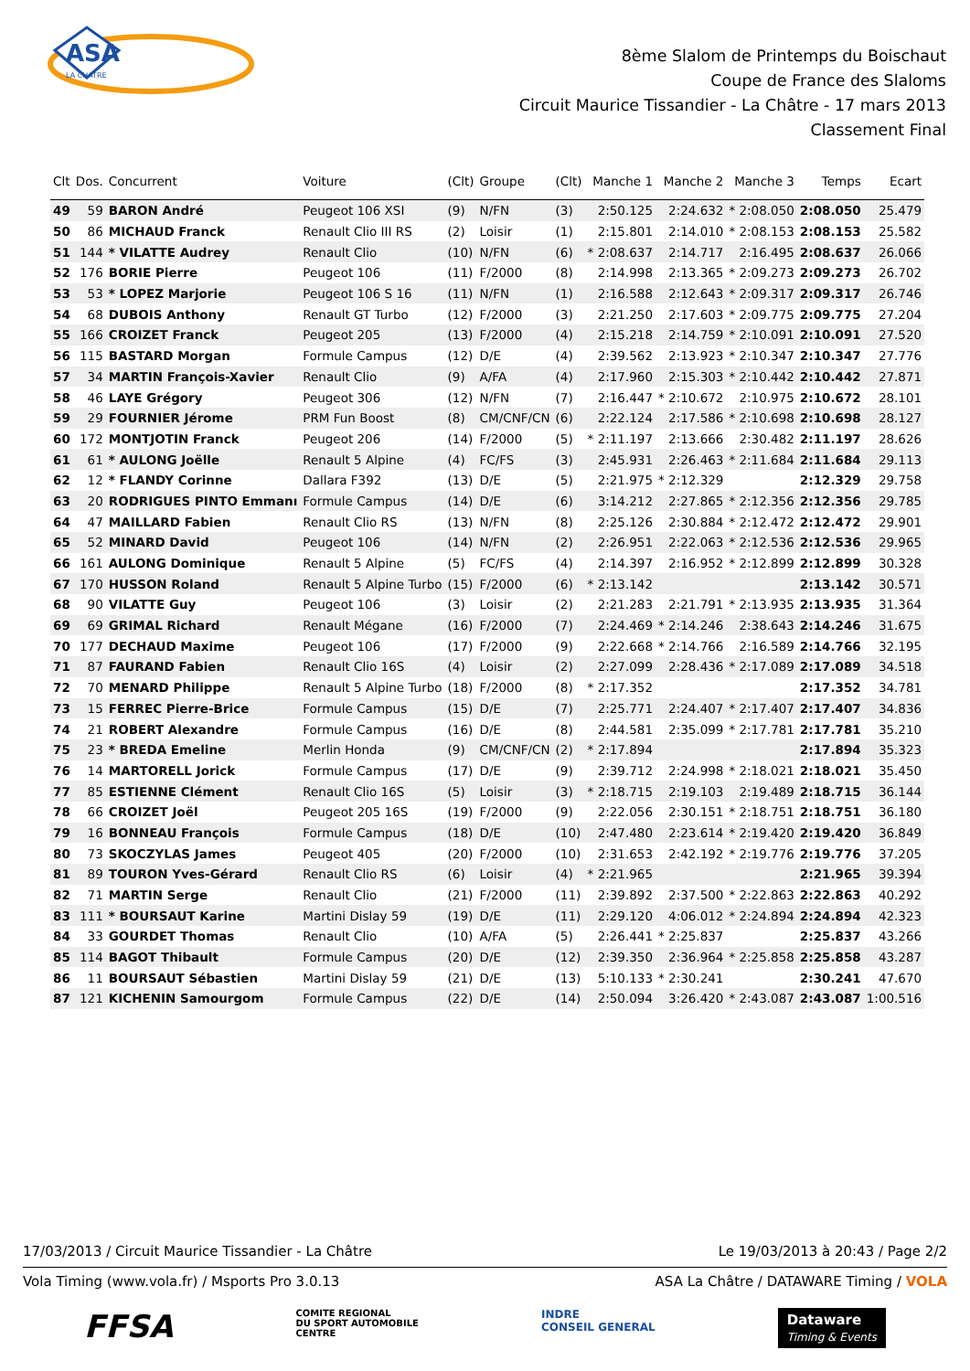ASA
LA CHATRE
8ème Slalom de Printemps du Boischaut
Coupe de France des Slaloms
Circuit Maurice Tissandier - La Châtre - 17 mars 2013
Classement Final
| Clt | Dos. | Concurrent | Voiture | (Clt) | Groupe | (Clt) | Manche 1 | Manche 2 | Manche 3 | Temps | Ecart |
| --- | --- | --- | --- | --- | --- | --- | --- | --- | --- | --- | --- |
| 49 | 59 | BARON André | Peugeot 106 XSI | (9) | N/FN | (3) | 2:50.125 | 2:24.632 | * 2:08.050 | 2:08.050 | 25.479 |
| 50 | 86 | MICHAUD Franck | Renault Clio III RS | (2) | Loisir | (1) | 2:15.801 | 2:14.010 | * 2:08.153 | 2:08.153 | 25.582 |
| 51 | 144 | * VILATTE Audrey | Renault Clio | (10) | N/FN | (6) | * 2:08.637 | 2:14.717 | 2:16.495 | 2:08.637 | 26.066 |
| 52 | 176 | BORIE Pierre | Peugeot 106 | (11) | F/2000 | (8) | 2:14.998 | 2:13.365 | * 2:09.273 | 2:09.273 | 26.702 |
| 53 | 53 | * LOPEZ Marjorie | Peugeot 106 S 16 | (11) | N/FN | (1) | 2:16.588 | 2:12.643 | * 2:09.317 | 2:09.317 | 26.746 |
| 54 | 68 | DUBOIS Anthony | Renault GT Turbo | (12) | F/2000 | (3) | 2:21.250 | 2:17.603 | * 2:09.775 | 2:09.775 | 27.204 |
| 55 | 166 | CROIZET Franck | Peugeot 205 | (13) | F/2000 | (4) | 2:15.218 | 2:14.759 | * 2:10.091 | 2:10.091 | 27.520 |
| 56 | 115 | BASTARD Morgan | Formule Campus | (12) | D/E | (4) | 2:39.562 | 2:13.923 | * 2:10.347 | 2:10.347 | 27.776 |
| 57 | 34 | MARTIN François-Xavier | Renault Clio | (9) | A/FA | (4) | 2:17.960 | 2:15.303 | * 2:10.442 | 2:10.442 | 27.871 |
| 58 | 46 | LAYE Grégory | Peugeot 306 | (12) | N/FN | (7) | 2:16.447 | * 2:10.672 | 2:10.975 | 2:10.672 | 28.101 |
| 59 | 29 | FOURNIER Jérome | PRM Fun Boost | (8) | CM/CNF/CN | (6) | 2:22.124 | 2:17.586 | * 2:10.698 | 2:10.698 | 28.127 |
| 60 | 172 | MONTJOTIN Franck | Peugeot 206 | (14) | F/2000 | (5) | * 2:11.197 | 2:13.666 | 2:30.482 | 2:11.197 | 28.626 |
| 61 | 61 | * AULONG Joëlle | Renault 5 Alpine | (4) | FC/FS | (3) | 2:45.931 | 2:26.463 | * 2:11.684 | 2:11.684 | 29.113 |
| 62 | 12 | * FLANDY Corinne | Dallara F392 | (13) | D/E | (5) | 2:21.975 | * 2:12.329 | | 2:12.329 | 29.758 |
| 63 | 20 | RODRIGUES PINTO Emmanı | Formule Campus | (14) | D/E | (6) | 3:14.212 | 2:27.865 | * 2:12.356 | 2:12.356 | 29.785 |
| 64 | 47 | MAILLARD Fabien | Renault Clio RS | (13) | N/FN | (8) | 2:25.126 | 2:30.884 | * 2:12.472 | 2:12.472 | 29.901 |
| 65 | 52 | MINARD David | Peugeot 106 | (14) | N/FN | (2) | 2:26.951 | 2:22.063 | * 2:12.536 | 2:12.536 | 29.965 |
| 66 | 161 | AULONG Dominique | Renault 5 Alpine | (5) | FC/FS | (4) | 2:14.397 | 2:16.952 | * 2:12.899 | 2:12.899 | 30.328 |
| 67 | 170 | HUSSON Roland | Renault 5 Alpine Turbo | (15) | F/2000 | (6) | * 2:13.142 | | | 2:13.142 | 30.571 |
| 68 | 90 | VILATTE Guy | Peugeot 106 | (3) | Loisir | (2) | 2:21.283 | 2:21.791 | * 2:13.935 | 2:13.935 | 31.364 |
| 69 | 69 | GRIMAL Richard | Renault Mégane | (16) | F/2000 | (7) | 2:24.469 | * 2:14.246 | 2:38.643 | 2:14.246 | 31.675 |
| 70 | 177 | DECHAUD Maxime | Peugeot 106 | (17) | F/2000 | (9) | 2:22.668 | * 2:14.766 | 2:16.589 | 2:14.766 | 32.195 |
| 71 | 87 | FAURAND Fabien | Renault Clio 16S | (4) | Loisir | (2) | 2:27.099 | 2:28.436 | * 2:17.089 | 2:17.089 | 34.518 |
| 72 | 70 | MENARD Philippe | Renault 5 Alpine Turbo | (18) | F/2000 | (8) | * 2:17.352 | | | 2:17.352 | 34.781 |
| 73 | 15 | FERREC Pierre-Brice | Formule Campus | (15) | D/E | (7) | 2:25.771 | 2:24.407 | * 2:17.407 | 2:17.407 | 34.836 |
| 74 | 21 | ROBERT Alexandre | Formule Campus | (16) | D/E | (8) | 2:44.581 | 2:35.099 | * 2:17.781 | 2:17.781 | 35.210 |
| 75 | 23 | * BREDA Emeline | Merlin Honda | (9) | CM/CNF/CN | (2) | * 2:17.894 | | | 2:17.894 | 35.323 |
| 76 | 14 | MARTORELL Jorick | Formule Campus | (17) | D/E | (9) | 2:39.712 | 2:24.998 | * 2:18.021 | 2:18.021 | 35.450 |
| 77 | 85 | ESTIENNE Clément | Renault Clio 16S | (5) | Loisir | (3) | * 2:18.715 | 2:19.103 | 2:19.489 | 2:18.715 | 36.144 |
| 78 | 66 | CROIZET Joël | Peugeot 205 16S | (19) | F/2000 | (9) | 2:22.056 | 2:30.151 | * 2:18.751 | 2:18.751 | 36.180 |
| 79 | 16 | BONNEAU François | Formule Campus | (18) | D/E | (10) | 2:47.480 | 2:23.614 | * 2:19.420 | 2:19.420 | 36.849 |
| 80 | 73 | SKOCZYLAS James | Peugeot 405 | (20) | F/2000 | (10) | 2:31.653 | 2:42.192 | * 2:19.776 | 2:19.776 | 37.205 |
| 81 | 89 | TOURON Yves-Gérard | Renault Clio RS | (6) | Loisir | (4) | * 2:21.965 | | | 2:21.965 | 39.394 |
| 82 | 71 | MARTIN Serge | Renault Clio | (21) | F/2000 | (11) | 2:39.892 | 2:37.500 | * 2:22.863 | 2:22.863 | 40.292 |
| 83 | 111 | * BOURSAUT Karine | Martini Dislay 59 | (19) | D/E | (11) | 2:29.120 | 4:06.012 | * 2:24.894 | 2:24.894 | 42.323 |
| 84 | 33 | GOURDET Thomas | Renault Clio | (10) | A/FA | (5) | 2:26.441 | * 2:25.837 | | 2:25.837 | 43.266 |
| 85 | 114 | BAGOT Thibault | Formule Campus | (20) | D/E | (12) | 2:39.350 | 2:36.964 | * 2:25.858 | 2:25.858 | 43.287 |
| 86 | 11 | BOURSAUT Sébastien | Martini Dislay 59 | (21) | D/E | (13) | 5:10.133 | * 2:30.241 | | 2:30.241 | 47.670 |
| 87 | 121 | KICHENIN Samourgom | Formule Campus | (22) | D/E | (14) | 2:50.094 | 3:26.420 | * 2:43.087 | 2:43.087 | 1:00.516 |
17/03/2013 / Circuit Maurice Tissandier - La Châtre Le 19/03/2013 à 20:43 / Page 2/2
Vola Timing (www.vola.fr) / Msports Pro 3.0.13 ASA La Châtre / DATAWARE Timing / VOLA
FFSA COMITE REGIONAL
DU SPORT AUTOMOBILE
CENTRE INDRE
CONSEIL GENERAL Dataware
Timing & Events